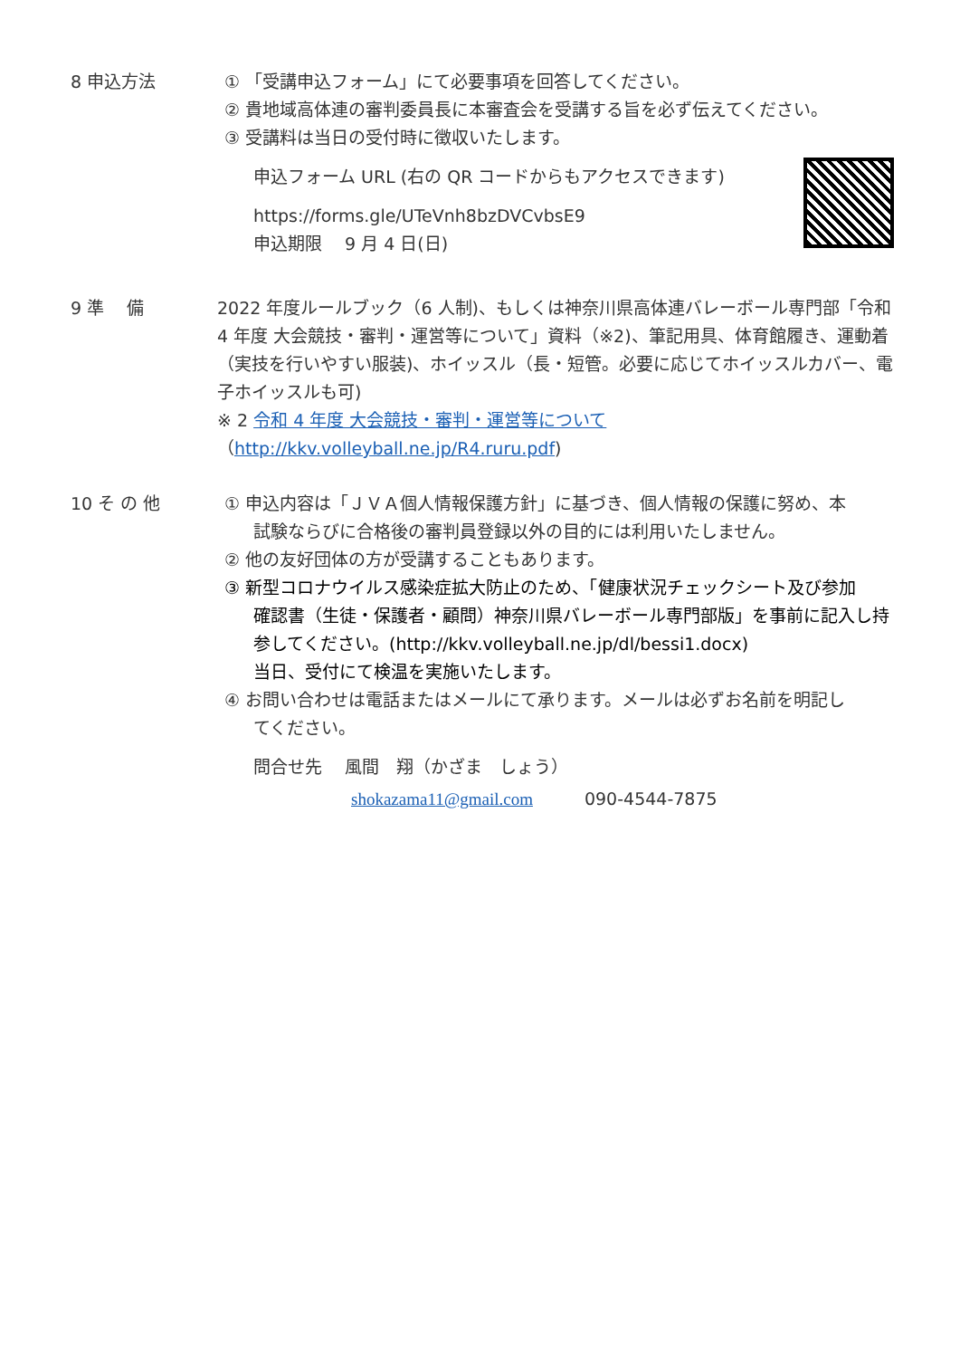8 申込方法 ① 「受講申込フォーム」にて必要事項を回答してください。
② 貴地域高体連の審判委員長に本審査会を受講する旨を必ず伝えてください。
③ 受講料は当日の受付時に徴収いたします。
申込フォーム URL (右の QR コードからもアクセスできます)
https://forms.gle/UTeVnh8bzDVCvbsE9
申込期限　 9 月 4 日(日)
9 準　 備 2022 年度ルールブック（6 人制)、もしくは神奈川県高体連バレーボール専門部「令和 4 年度 大会競技・審判・運営等について」資料（※2)、筆記用具、体育館履き、運動着（実技を行いやすい服装)、ホイッスル（長・短管。必要に応じてホイッスルカバー、電子ホイッスルも可)
※ 2 令和 4 年度 大会競技・審判・運営等について（http://kkv.volleyball.ne.jp/R4.ruru.pdf)
10 そ の 他 ① 申込内容は「ＪＶＡ個人情報保護方針」に基づき、個人情報の保護に努め、本
試験ならびに合格後の審判員登録以外の目的には利用いたしません。
② 他の友好団体の方が受講することもあります。
③ 新型コロナウイルス感染症拡大防止のため、「健康状況チェックシート及び参加
確認書（生徒・保護者・顧問）神奈川県バレーボール専門部版」を事前に記入し持参してください。(http://kkv.volleyball.ne.jp/dl/bessi1.docx)
当日、受付にて検温を実施いたします。
④ お問い合わせは電話またはメールにて承ります。メールは必ずお名前を明記し
てください。
問合せ先　 風間　翔（かざま　しょう）
shokazama11@gmail.com　　　090-4544-7875